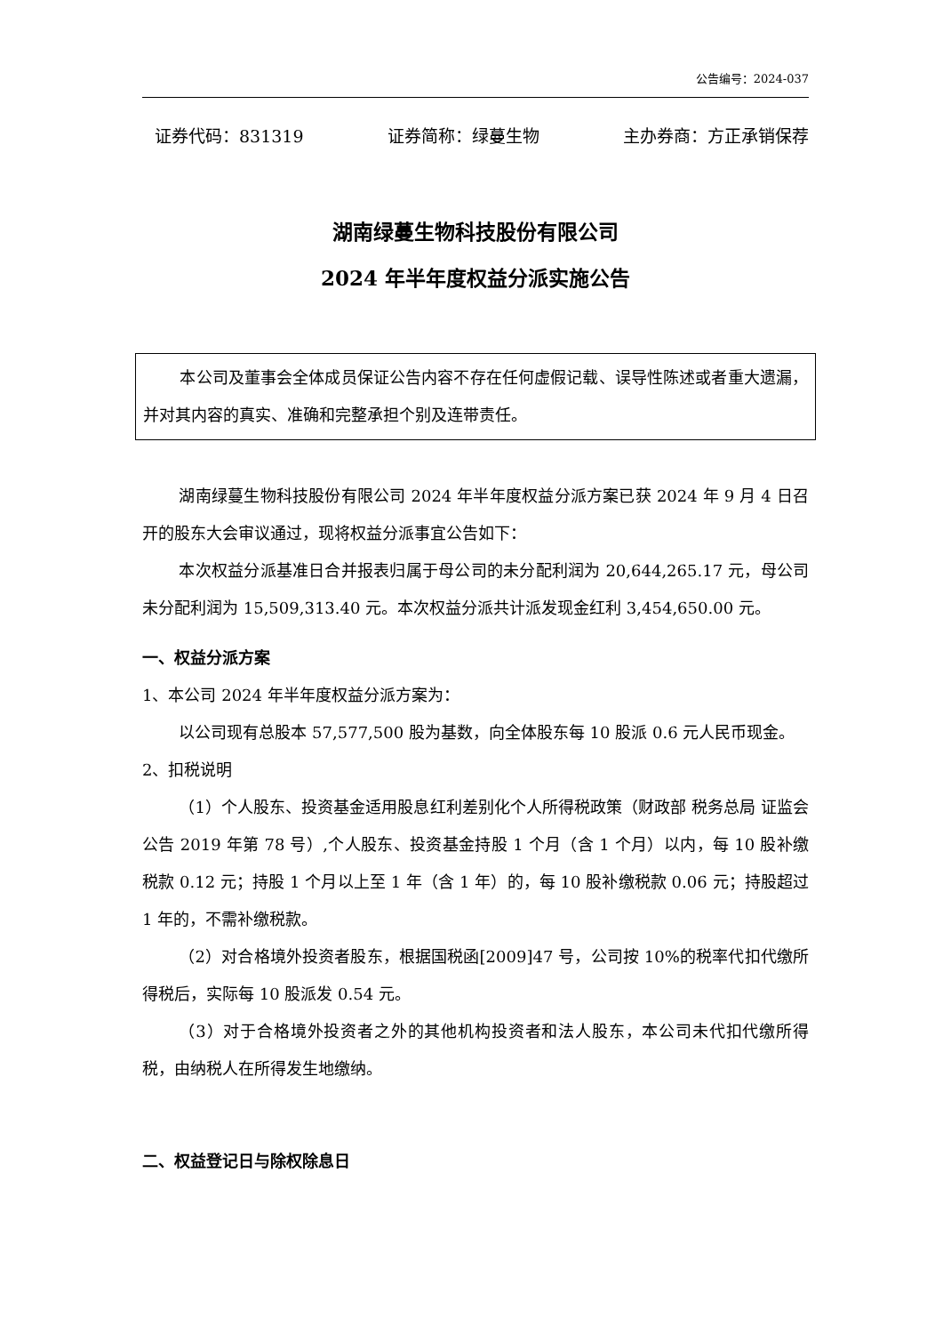公告编号：2024-037
证券代码：831319 证券简称：绿蔓生物 主办券商：方正承销保荐
湖南绿蔓生物科技股份有限公司
2024 年半年度权益分派实施公告
本公司及董事会全体成员保证公告内容不存在任何虚假记载、误导性陈述或者重大遗漏，并对其内容的真实、准确和完整承担个别及连带责任。
湖南绿蔓生物科技股份有限公司 2024 年半年度权益分派方案已获 2024 年 9 月 4 日召开的股东大会审议通过，现将权益分派事宜公告如下：
本次权益分派基准日合并报表归属于母公司的未分配利润为 20,644,265.17 元，母公司未分配利润为 15,509,313.40 元。本次权益分派共计派发现金红利 3,454,650.00 元。
一、权益分派方案
1、本公司 2024 年半年度权益分派方案为：
以公司现有总股本 57,577,500 股为基数，向全体股东每 10 股派 0.6 元人民币现金。
2、扣税说明
（1）个人股东、投资基金适用股息红利差别化个人所得税政策（财政部 税务总局 证监会公告 2019 年第 78 号）,个人股东、投资基金持股 1 个月（含 1 个月）以内，每 10 股补缴税款 0.12 元；持股 1 个月以上至 1 年（含 1 年）的，每 10 股补缴税款 0.06 元；持股超过 1 年的，不需补缴税款。
（2）对合格境外投资者股东，根据国税函[2009]47 号，公司按 10%的税率代扣代缴所得税后，实际每 10 股派发 0.54 元。
（3）对于合格境外投资者之外的其他机构投资者和法人股东，本公司未代扣代缴所得税，由纳税人在所得发生地缴纳。
二、权益登记日与除权除息日